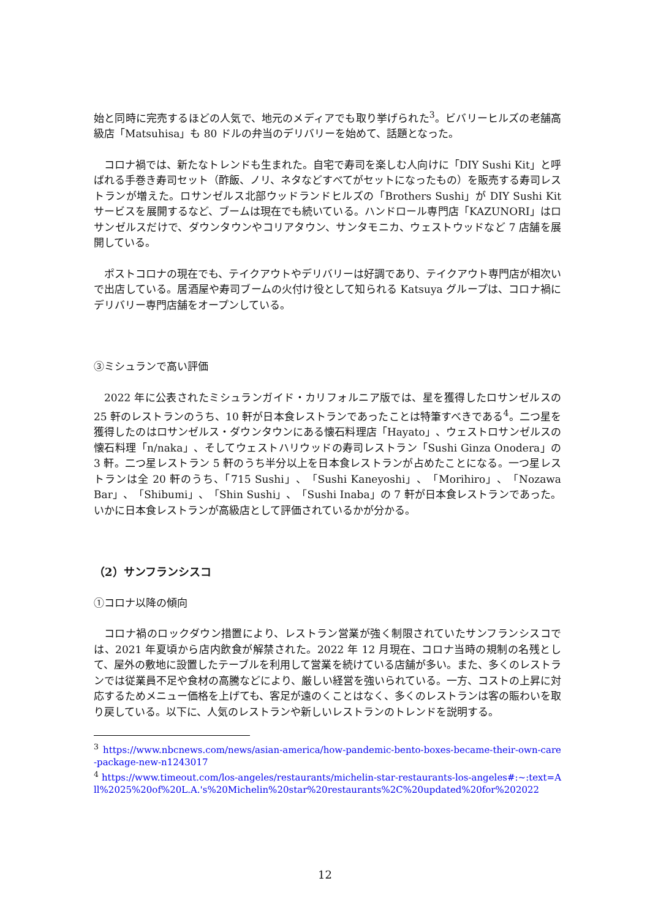始と同時に完売するほどの人気で、地元のメディアでも取り挙げられた<sup>3</sup>。ビバリーヒルズの老舗高級店「Matsuhisa」も 80 ドルの弁当のデリバリーを始めて、話題となった。
コロナ禍では、新たなトレンドも生まれた。自宅で寿司を楽しむ人向けに「DIY Sushi Kit」と呼ばれる手巻き寿司セット（酢飯、ノリ、ネタなどすべてがセットになったもの）を販売する寿司レストランが増えた。ロサンゼルス北部ウッドランドヒルズの「Brothers Sushi」が DIY Sushi Kit サービスを展開するなど、ブームは現在でも続いている。ハンドロール専門店「KAZUNORI」はロサンゼルスだけで、ダウンタウンやコリアタウン、サンタモニカ、ウェストウッドなど 7 店舗を展開している。
ポストコロナの現在でも、テイクアウトやデリバリーは好調であり、テイクアウト専門店が相次いで出店している。居酒屋や寿司ブームの火付け役として知られる Katsuya グループは、コロナ禍にデリバリー専門店舗をオープンしている。
③ミシュランで高い評価
2022 年に公表されたミシュランガイド・カリフォルニア版では、星を獲得したロサンゼルスの 25 軒のレストランのうち、10 軒が日本食レストランであったことは特筆すべきである<sup>4</sup>。二つ星を獲得したのはロサンゼルス・ダウンタウンにある懐石料理店「Hayato」、ウェストロサンゼルスの懐石料理「n/naka」、そしてウェストハリウッドの寿司レストラン「Sushi Ginza Onodera」の 3 軒。二つ星レストラン 5 軒のうち半分以上を日本食レストランが占めたことになる。一つ星レストランは全 20 軒のうち、「715 Sushi」、「Sushi Kaneyoshi」、「Morihiro」、「Nozawa Bar」、「Shibumi」、「Shin Sushi」、「Sushi Inaba」の 7 軒が日本食レストランであった。いかに日本食レストランが高級店として評価されているかが分かる。
（2）サンフランシスコ
①コロナ以降の傾向
コロナ禍のロックダウン措置により、レストラン営業が強く制限されていたサンフランシスコでは、2021 年夏頃から店内飲食が解禁された。2022 年 12 月現在、コロナ当時の規制の名残として、屋外の敷地に設置したテーブルを利用して営業を続けている店舗が多い。また、多くのレストランでは従業員不足や食材の高騰などにより、厳しい経営を強いられている。一方、コストの上昇に対応するためメニュー価格を上げても、客足が遠のくことはなく、多くのレストランは客の賑わいを取り戻している。以下に、人気のレストランや新しいレストランのトレンドを説明する。
<sup>3</sup> https://www.nbcnews.com/news/asian-america/how-pandemic-bento-boxes-became-their-own-care-package-new-n1243017
<sup>4</sup> https://www.timeout.com/los-angeles/restaurants/michelin-star-restaurants-los-angeles#:~:text=All%2025%20of%20L.A.'s%20Michelin%20star%20restaurants%2C%20updated%20for%202022
12